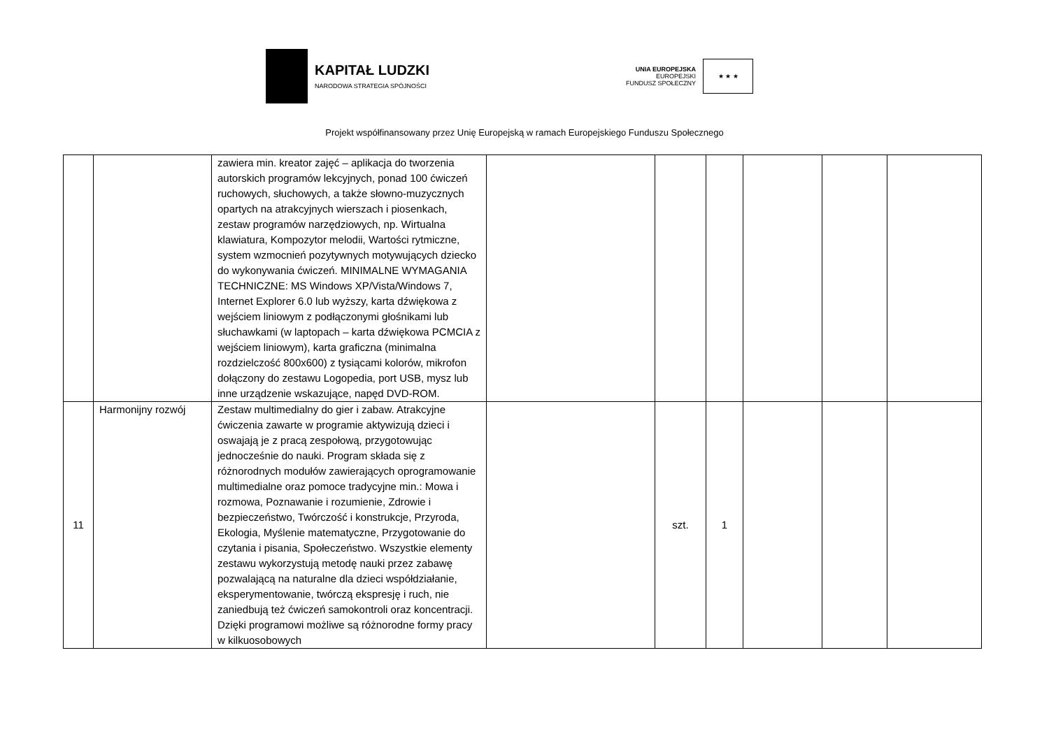KAPITAŁ LUDZKI
NARODOWA STRATEGIA SPÓJNOŚCI
UNIA EUROPEJSKA
EUROPEJSKI
FUNDUSZ SPOŁECZNY
★ ★ ★
Projekt współfinansowany przez Unię Europejską w ramach Europejskiego Funduszu Społecznego
| | | zawiera min. kreator zajęć – aplikacja do tworzenia autorskich programów lekcyjnych, ponad 100 ćwiczeń ruchowych, słuchowych, a także słowno-muzycznych opartych na atrakcyjnych wierszach i piosenkach, zestaw programów narzędziowych, np. Wirtualna klawiatura, Kompozytor melodii, Wartości rytmiczne, system wzmocnień pozytywnych motywujących dziecko do wykonywania ćwiczeń. MINIMALNE WYMAGANIA TECHNICZNE: MS Windows XP/Vista/Windows 7, Internet Explorer 6.0 lub wyższy, karta dźwiękowa z wejściem liniowym z podłączonymi głośnikami lub słuchawkami (w laptopach – karta dźwiękowa PCMCIA z wejściem liniowym), karta graficzna (minimalna rozdzielczość 800x600) z tysiącami kolorów, mikrofon dołączony do zestawu Logopedia, port USB, mysz lub inne urządzenie wskazujące, napęd DVD-ROM. | | | | | | |
| 11 | Harmonijny rozwój | Zestaw multimedialny do gier i zabaw. Atrakcyjne ćwiczenia zawarte w programie aktywizują dzieci i oswajają je z pracą zespołową, przygotowując jednocześnie do nauki. Program składa się z różnorodnych modułów zawierających oprogramowanie multimedialne oraz pomoce tradycyjne min.: Mowa i rozmowa, Poznawanie i rozumienie, Zdrowie i bezpieczeństwo, Twórczość i konstrukcje, Przyroda, Ekologia, Myślenie matematyczne, Przygotowanie do czytania i pisania, Społeczeństwo. Wszystkie elementy zestawu wykorzystują metodę nauki przez zabawę pozwalającą na naturalne dla dzieci współdziałanie, eksperymentowanie, twórczą ekspresję i ruch, nie zaniedbują też ćwiczeń samokontroli oraz koncentracji. Dzięki programowi możliwe są różnorodne formy pracy w kilkuosobowych | | szt. | 1 | | | |